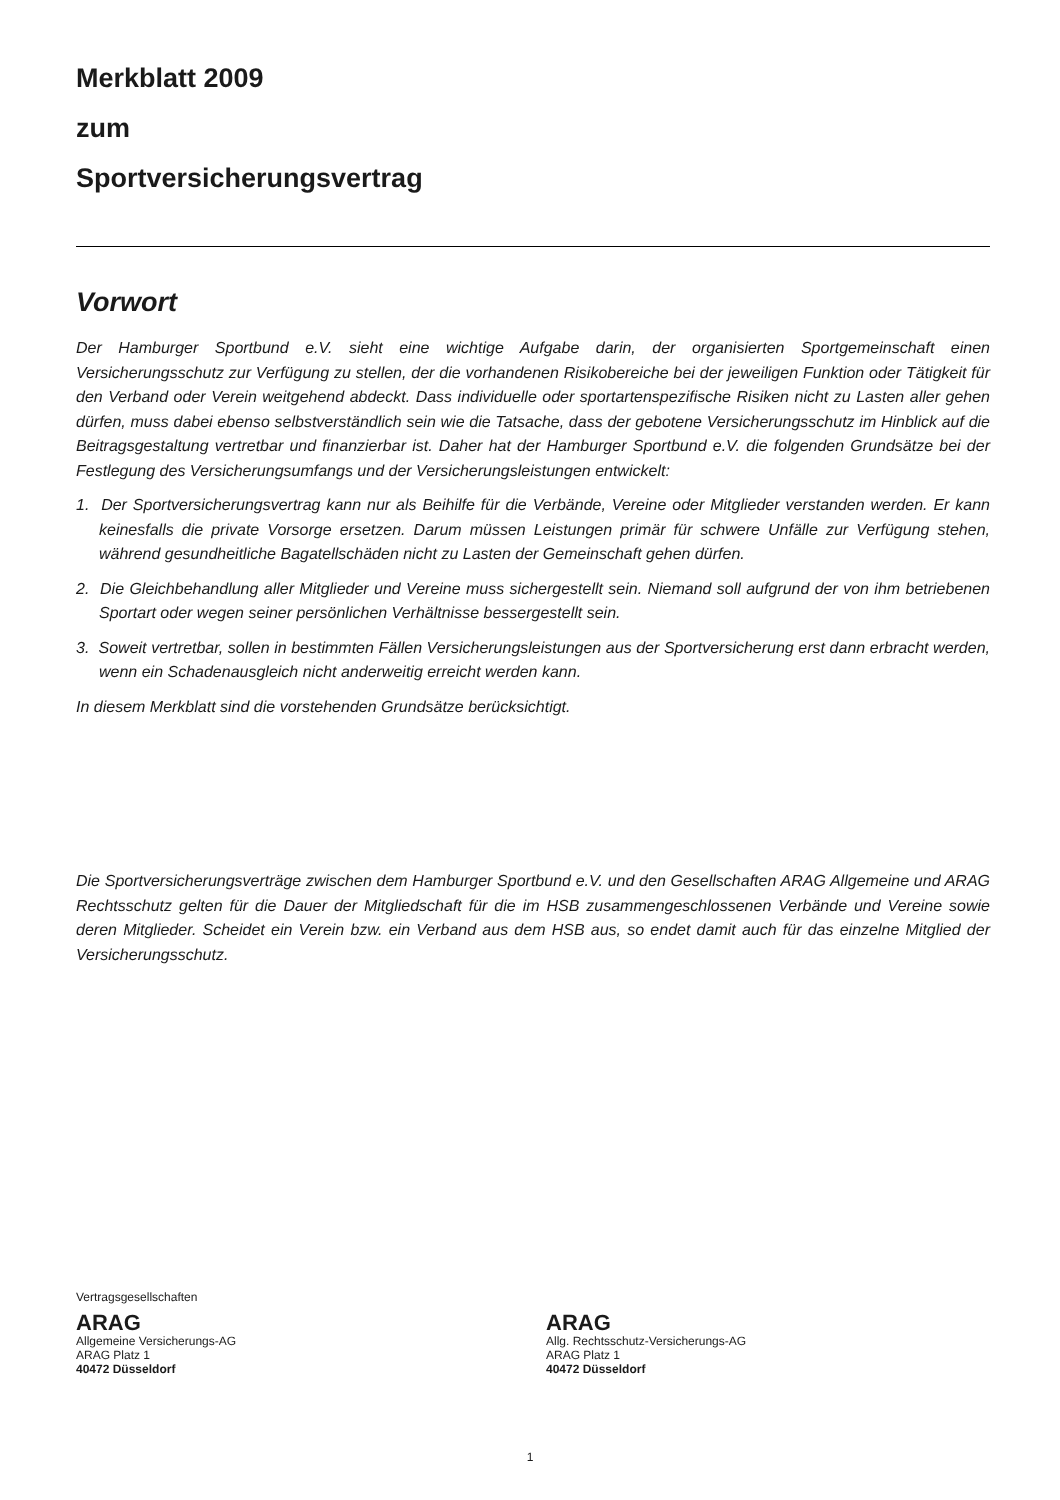Merkblatt 2009
zum
Sportversicherungsvertrag
Vorwort
Der Hamburger Sportbund e.V. sieht eine wichtige Aufgabe darin, der organisierten Sportgemeinschaft einen Versicherungsschutz zur Verfügung zu stellen, der die vorhandenen Risikobereiche bei der jeweiligen Funktion oder Tätigkeit für den Verband oder Verein weitgehend abdeckt. Dass individuelle oder sportartenspezifische Risiken nicht zu Lasten aller gehen dürfen, muss dabei ebenso selbstverständlich sein wie die Tatsache, dass der gebotene Versicherungsschutz im Hinblick auf die Beitragsgestaltung vertretbar und finanzierbar ist. Daher hat der Hamburger Sportbund e.V. die folgenden Grundsätze bei der Festlegung des Versicherungsumfangs und der Versicherungsleistungen entwickelt:
1. Der Sportversicherungsvertrag kann nur als Beihilfe für die Verbände, Vereine oder Mitglieder verstanden werden. Er kann keinesfalls die private Vorsorge ersetzen. Darum müssen Leistungen primär für schwere Unfälle zur Verfügung stehen, während gesundheitliche Bagatellschäden nicht zu Lasten der Gemeinschaft gehen dürfen.
2. Die Gleichbehandlung aller Mitglieder und Vereine muss sichergestellt sein. Niemand soll aufgrund der von ihm betriebenen Sportart oder wegen seiner persönlichen Verhältnisse bessergestellt sein.
3. Soweit vertretbar, sollen in bestimmten Fällen Versicherungsleistungen aus der Sportversicherung erst dann erbracht werden, wenn ein Schadenausgleich nicht anderweitig erreicht werden kann.
In diesem Merkblatt sind die vorstehenden Grundsätze berücksichtigt.
Die Sportversicherungsverträge zwischen dem Hamburger Sportbund e.V. und den Gesellschaften ARAG Allgemeine und ARAG Rechtsschutz gelten für die Dauer der Mitgliedschaft für die im HSB zusammengeschlossenen Verbände und Vereine sowie deren Mitglieder. Scheidet ein Verein bzw. ein Verband aus dem HSB aus, so endet damit auch für das einzelne Mitglied der Versicherungsschutz.
Vertragsgesellschaften
ARAG
Allgemeine Versicherungs-AG
ARAG Platz 1
40472 Düsseldorf
ARAG
Allg. Rechtsschutz-Versicherungs-AG
ARAG Platz 1
40472 Düsseldorf
1